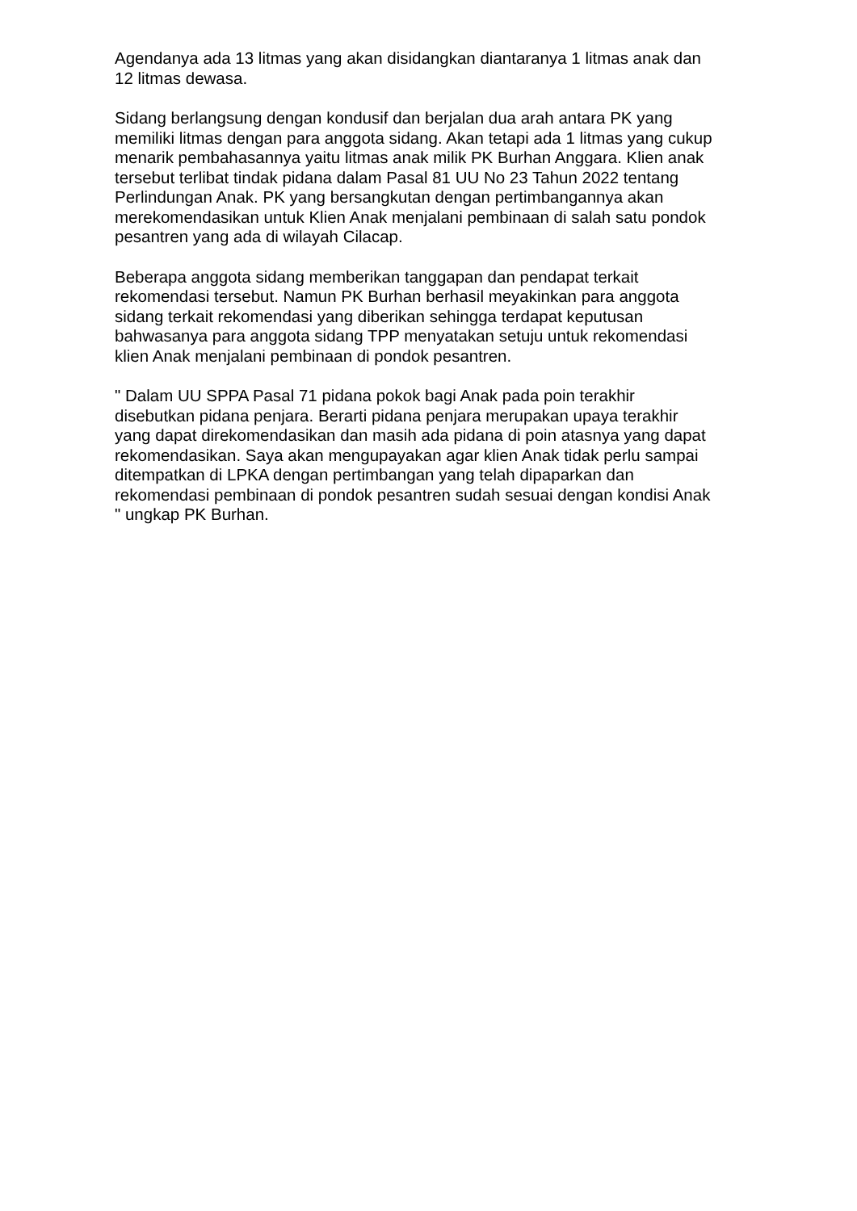Agendanya ada 13 litmas yang akan disidangkan diantaranya 1 litmas anak dan
12 litmas dewasa.
Sidang berlangsung dengan kondusif dan berjalan dua arah antara PK yang
memiliki litmas dengan para anggota sidang. Akan tetapi ada 1 litmas yang cukup
menarik pembahasannya yaitu litmas anak milik PK Burhan Anggara. Klien anak
tersebut terlibat tindak pidana dalam Pasal 81 UU No 23 Tahun 2022 tentang
Perlindungan Anak. PK yang bersangkutan dengan pertimbangannya akan
merekomendasikan untuk Klien Anak menjalani pembinaan di salah satu pondok
pesantren yang ada di wilayah Cilacap.
Beberapa anggota sidang memberikan tanggapan dan pendapat terkait
rekomendasi tersebut. Namun PK Burhan berhasil meyakinkan para anggota
sidang terkait rekomendasi yang diberikan sehingga terdapat keputusan
bahwasanya para anggota sidang TPP menyatakan setuju untuk rekomendasi
klien Anak menjalani pembinaan di pondok pesantren.
" Dalam UU SPPA Pasal 71 pidana pokok bagi Anak pada poin terakhir
disebutkan pidana penjara. Berarti pidana penjara merupakan upaya terakhir
yang dapat direkomendasikan dan masih ada pidana di poin atasnya yang dapat
rekomendasikan. Saya akan mengupayakan agar klien Anak tidak perlu sampai
ditempatkan di LPKA dengan pertimbangan yang telah dipaparkan dan
rekomendasi pembinaan di pondok pesantren sudah sesuai dengan kondisi Anak
" ungkap PK Burhan.